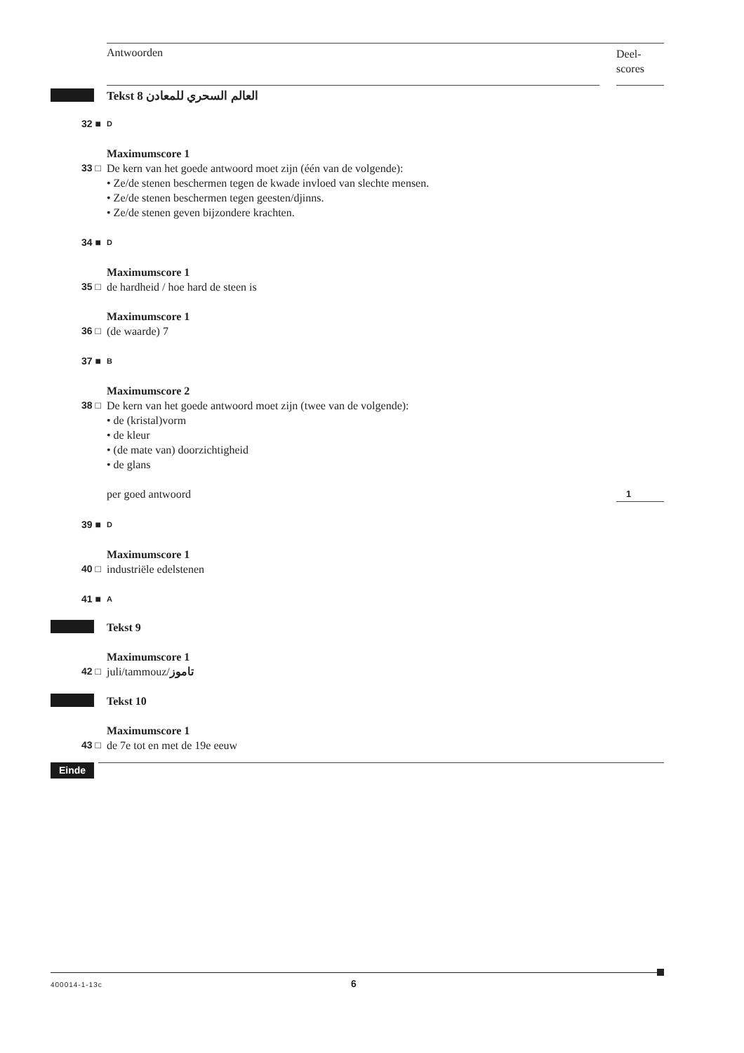Antwoorden
Deel-
scores
Tekst 8 العالم السحري للمعادن
32 ■
D
Maximumscore 1
33 □ De kern van het goede antwoord moet zijn (één van de volgende):
• Ze/de stenen beschermen tegen de kwade invloed van slechte mensen.
• Ze/de stenen beschermen tegen geesten/djinns.
• Ze/de stenen geven bijzondere krachten.
34 ■
D
Maximumscore 1
35 □ de hardheid / hoe hard de steen is
Maximumscore 1
36 □ (de waarde) 7
37 ■
B
Maximumscore 2
38 □ De kern van het goede antwoord moet zijn (twee van de volgende):
• de (kristal)vorm
• de kleur
• (de mate van) doorzichtigheid
• de glans
per goed antwoord
1
39 ■
D
Maximumscore 1
40 □ industriële edelstenen
41 ■
A
Tekst 9
Maximumscore 1
42 □ juli/tammouz/تاموز
Tekst 10
Maximumscore 1
43 □ de 7e tot en met de 19e eeuw
Einde
400014-1-13c 6